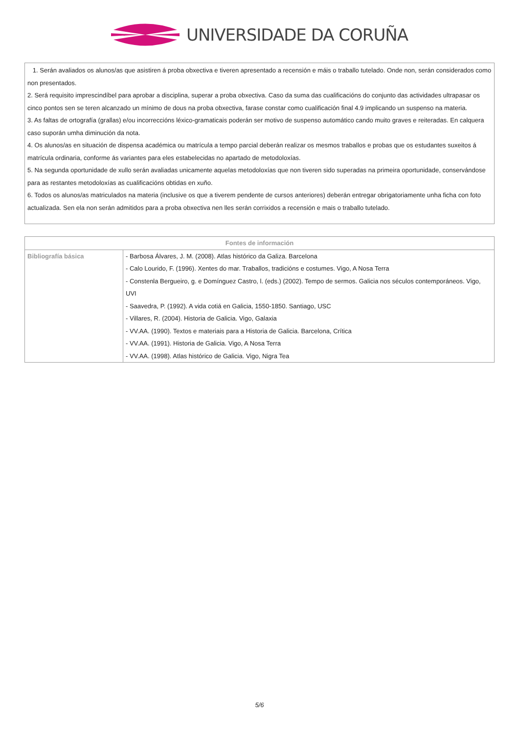UNIVERSIDADE DA CORUÑA
1. Serán avaliados os alunos/as que asistiren á proba obxectiva e tiveren apresentado a recensión e máis o traballo tutelado. Onde non, serán considerados como non presentados.
2. Será requisito imprescindíbel para aprobar a disciplina, superar a proba obxectiva. Caso da suma das cualificacións do conjunto das actividades ultrapasar os cinco pontos sen se teren alcanzado un mínimo de dous na proba obxectiva, farase constar como cualificación final 4.9 implicando un suspenso na materia.
3. As faltas de ortografía (grallas) e/ou incorreccións léxico-gramaticais poderán ser motivo de suspenso automático cando muito graves e reiteradas. En calquera caso suporán umha diminución da nota.
4. Os alunos/as en situación de dispensa académica ou matrícula a tempo parcial deberán realizar os mesmos traballos e probas que os estudantes suxeitos á matrícula ordinaria, conforme ás variantes para eles estabelecidas no apartado de metodoloxías.
5. Na segunda oportunidade de xullo serán avaliadas unicamente aquelas metodoloxías que non tiveren sido superadas na primeira oportunidade, conservándose para as restantes metodoloxías as cualificacións obtidas en xuño.
6. Todos os alunos/as matriculados na materia (inclusive os que a tiverem pendente de cursos anteriores) deberán entregar obrigatoriamente unha ficha con foto actualizada. Sen ela non serán admitidos para a proba obxectiva nen lles serán corrixidos a recensión e mais o traballo tutelado.
| Fontes de información | |
| --- | --- |
| Bibliografía básica | - Barbosa Álvares, J. M. (2008). Atlas histórico da Galiza. Barcelona - Calo Lourido, F. (1996). Xentes do mar. Traballos, tradicións e costumes. Vigo, A Nosa Terra - Constenla Bergueiro, g. e Domínguez Castro, l. (eds.) (2002). Tempo de sermos. Galicia nos séculos contemporáneos. Vigo, UVI - Saavedra, P. (1992). A vida cotiá en Galicia, 1550-1850. Santiago, USC - Villares, R. (2004). Historia de Galicia. Vigo, Galaxia - VV.AA. (1990). Textos e materiais para a Historia de Galicia. Barcelona, Crítica - VV.AA. (1991). Historia de Galicia. Vigo, A Nosa Terra - VV.AA. (1998). Atlas histórico de Galicia. Vigo, Nigra Tea |
5/6